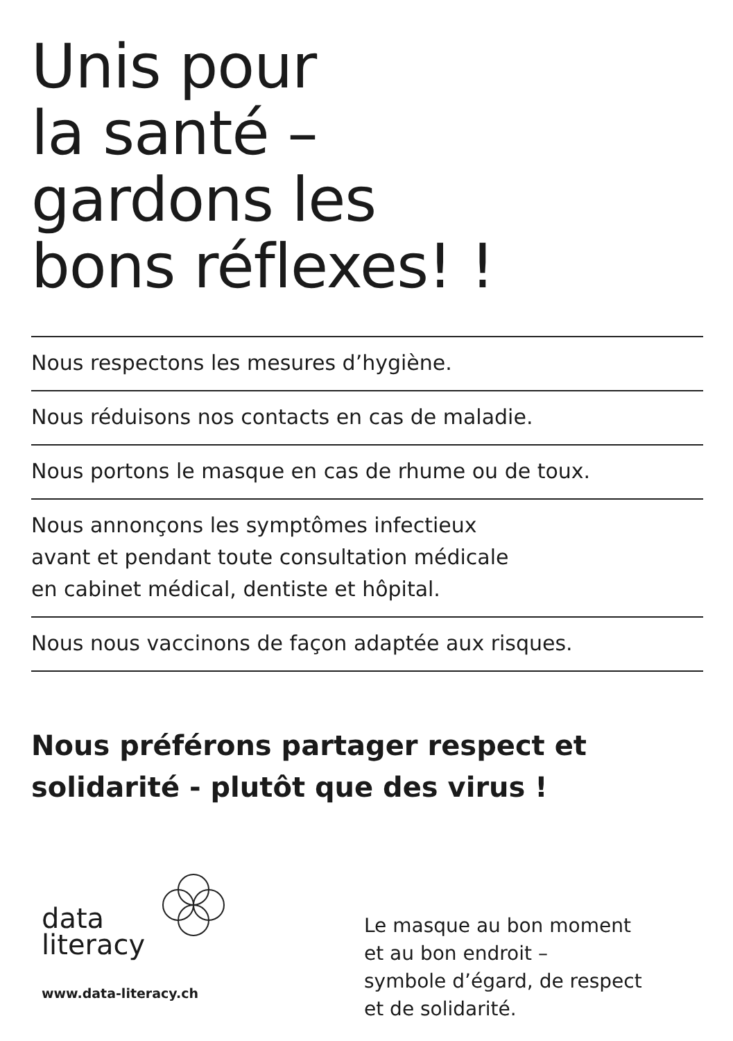Unis pour
la santé –
gardons les
bons réflexes! !
Nous respectons les mesures d’hygiène.
Nous réduisons nos contacts en cas de maladie.
Nous portons le masque en cas de rhume ou de toux.
Nous annonçons les symptômes infectieux
avant et pendant toute consultation médicale
en cabinet médical, dentiste et hôpital.
Nous nous vaccinons de façon adaptée aux risques.
Nous préférons partager respect et
solidarité - plutôt que des virus !
data
literacy
www.data-literacy.ch
Le masque au bon moment
et au bon endroit –
symbole d’égard, de respect
et de solidarité.